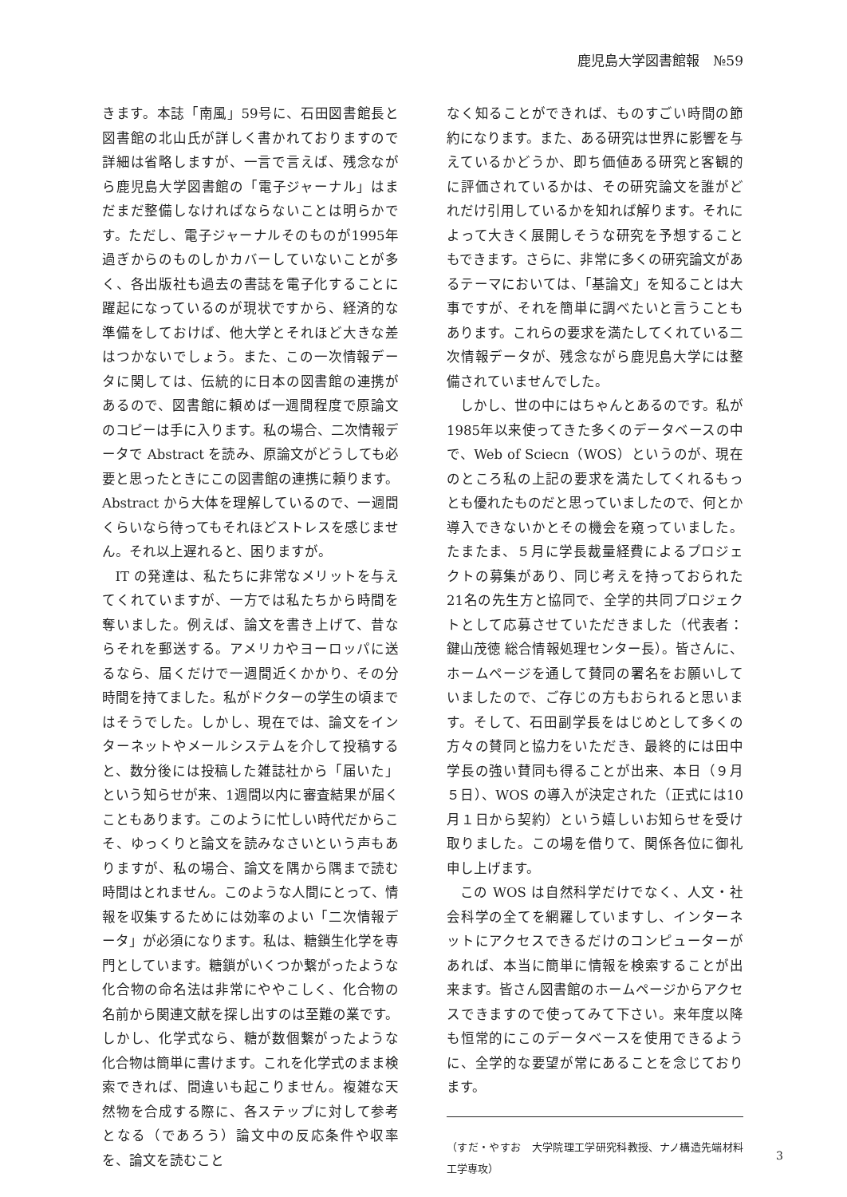鹿児島大学図書館報　№59
きます。本誌「南風」59号に、石田図書館長と図書館の北山氏が詳しく書かれておりますので詳細は省略しますが、一言で言えば、残念ながら鹿児島大学図書館の「電子ジャーナル」はまだまだ整備しなければならないことは明らかです。ただし、電子ジャーナルそのものが1995年過ぎからのものしかカバーしていないことが多く、各出版社も過去の書誌を電子化することに躍起になっているのが現状ですから、経済的な準備をしておけば、他大学とそれほど大きな差はつかないでしょう。また、この一次情報データに関しては、伝統的に日本の図書館の連携があるので、図書館に頼めば一週間程度で原論文のコピーは手に入ります。私の場合、二次情報データで Abstract を読み、原論文がどうしても必要と思ったときにこの図書館の連携に頼ります。Abstract から大体を理解しているので、一週間くらいなら待ってもそれほどストレスを感じません。それ以上遅れると、困りますが。
IT の発達は、私たちに非常なメリットを与えてくれていますが、一方では私たちから時間を奪いました。例えば、論文を書き上げて、昔ならそれを郵送する。アメリカやヨーロッパに送るなら、届くだけで一週間近くかかり、その分時間を持てました。私がドクターの学生の頃まではそうでした。しかし、現在では、論文をインターネットやメールシステムを介して投稿すると、数分後には投稿した雑誌社から「届いた」という知らせが来、1週間以内に審査結果が届くこともあります。このように忙しい時代だからこそ、ゆっくりと論文を読みなさいという声もありますが、私の場合、論文を隅から隅まで読む時間はとれません。このような人間にとって、情報を収集するためには効率のよい「二次情報データ」が必須になります。私は、糖鎖生化学を専門としています。糖鎖がいくつか繋がったような化合物の命名法は非常にややこしく、化合物の名前から関連文献を探し出すのは至難の業です。しかし、化学式なら、糖が数個繋がったような化合物は簡単に書けます。これを化学式のまま検索できれば、間違いも起こりません。複雑な天然物を合成する際に、各ステップに対して参考となる（であろう）論文中の反応条件や収率を、論文を読むこと
なく知ることができれば、ものすごい時間の節約になります。また、ある研究は世界に影響を与えているかどうか、即ち価値ある研究と客観的に評価されているかは、その研究論文を誰がどれだけ引用しているかを知れば解ります。それによって大きく展開しそうな研究を予想することもできます。さらに、非常に多くの研究論文があるテーマにおいては、「基論文」を知ることは大事ですが、それを簡単に調べたいと言うこともあります。これらの要求を満たしてくれている二次情報データが、残念ながら鹿児島大学には整備されていませんでした。
しかし、世の中にはちゃんとあるのです。私が1985年以来使ってきた多くのデータベースの中で、Web of Sciecn（WOS）というのが、現在のところ私の上記の要求を満たしてくれるもっとも優れたものだと思っていましたので、何とか導入できないかとその機会を窺っていました。たまたま、５月に学長裁量経費によるプロジェクトの募集があり、同じ考えを持っておられた21名の先生方と協同で、全学的共同プロジェクトとして応募させていただきました（代表者：鍵山茂徳 総合情報処理センター長）。皆さんに、ホームページを通して賛同の署名をお願いしていましたので、ご存じの方もおられると思います。そして、石田副学長をはじめとして多くの方々の賛同と協力をいただき、最終的には田中学長の強い賛同も得ることが出来、本日（９月５日）、WOS の導入が決定された（正式には10月１日から契約）という嬉しいお知らせを受け取りました。この場を借りて、関係各位に御礼申し上げます。
この WOS は自然科学だけでなく、人文・社会科学の全てを網羅していますし、インターネットにアクセスできるだけのコンピューターがあれば、本当に簡単に情報を検索することが出来ます。皆さん図書館のホームページからアクセスできますので使ってみて下さい。来年度以降も恒常的にこのデータベースを使用できるように、全学的な要望が常にあることを念じております。
（すだ・やすお　大学院理工学研究科教授、ナノ構造先端材料工学専攻）
3